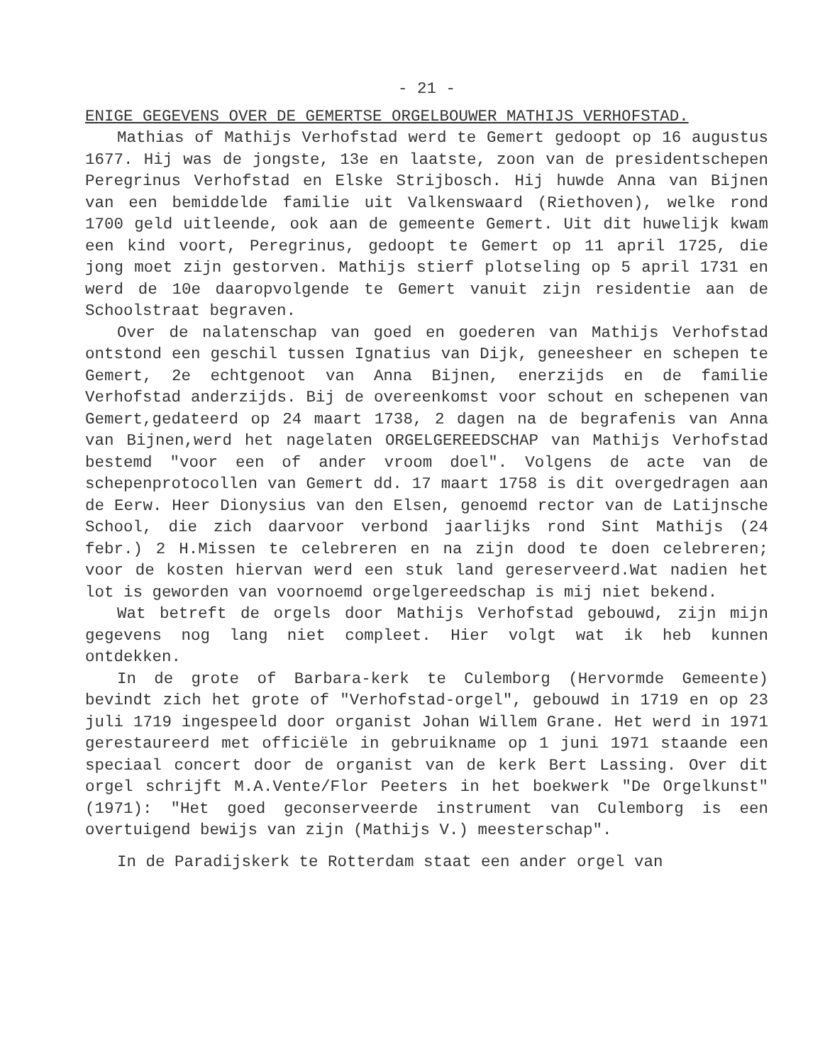- 21 -
ENIGE GEGEVENS OVER DE GEMERTSE ORGELBOUWER MATHIJS VERHOFSTAD.
Mathias of Mathijs Verhofstad werd te Gemert gedoopt op 16 augustus 1677. Hij was de jongste, 13e en laatste, zoon van de presidentschepen Peregrinus Verhofstad en Elske Strijbosch. Hij huwde Anna van Bijnen van een bemiddelde familie uit Valkenswaard (Riethoven), welke rond 1700 geld uitleende, ook aan de gemeente Gemert. Uit dit huwelijk kwam een kind voort, Peregrinus, gedoopt te Gemert op 11 april 1725, die jong moet zijn gestorven. Mathijs stierf plotseling op 5 april 1731 en werd de 10e daaropvolgende te Gemert vanuit zijn residentie aan de Schoolstraat begraven.
Over de nalatenschap van goed en goederen van Mathijs Verhofstad ontstond een geschil tussen Ignatius van Dijk, geneesheer en schepen te Gemert, 2e echtgenoot van Anna Bijnen, enerzijds en de familie Verhofstad anderzijds. Bij de overeenkomst voor schout en schepenen van Gemert,gedateerd op 24 maart 1738, 2 dagen na de begrafenis van Anna van Bijnen,werd het nagelaten ORGELGEREEDSCHAP van Mathijs Verhofstad bestemd "voor een of ander vroom doel". Volgens de acte van de schepenprotocollen van Gemert dd. 17 maart 1758 is dit overgedragen aan de Eerw. Heer Dionysius van den Elsen, genoemd rector van de Latijnsche School, die zich daarvoor verbond jaarlijks rond Sint Mathijs (24 febr.) 2 H.Missen te celebreren en na zijn dood te doen celebreren; voor de kosten hiervan werd een stuk land gereserveerd.Wat nadien het lot is geworden van voornoemd orgelgereedschap is mij niet bekend.
Wat betreft de orgels door Mathijs Verhofstad gebouwd, zijn mijn gegevens nog lang niet compleet. Hier volgt wat ik heb kunnen ontdekken.
In de grote of Barbara-kerk te Culemborg (Hervormde Gemeente) bevindt zich het grote of "Verhofstad-orgel", gebouwd in 1719 en op 23 juli 1719 ingespeeld door organist Johan Willem Grane. Het werd in 1971 gerestaureerd met officiële in gebruikname op 1 juni 1971 staande een speciaal concert door de organist van de kerk Bert Lassing. Over dit orgel schrijft M.A.Vente/Flor Peeters in het boekwerk "De Orgelkunst" (1971): "Het goed geconserveerde instrument van Culemborg is een overtuigend bewijs van zijn (Mathijs V.) meesterschap".
In de Paradijskerk te Rotterdam staat een ander orgel van